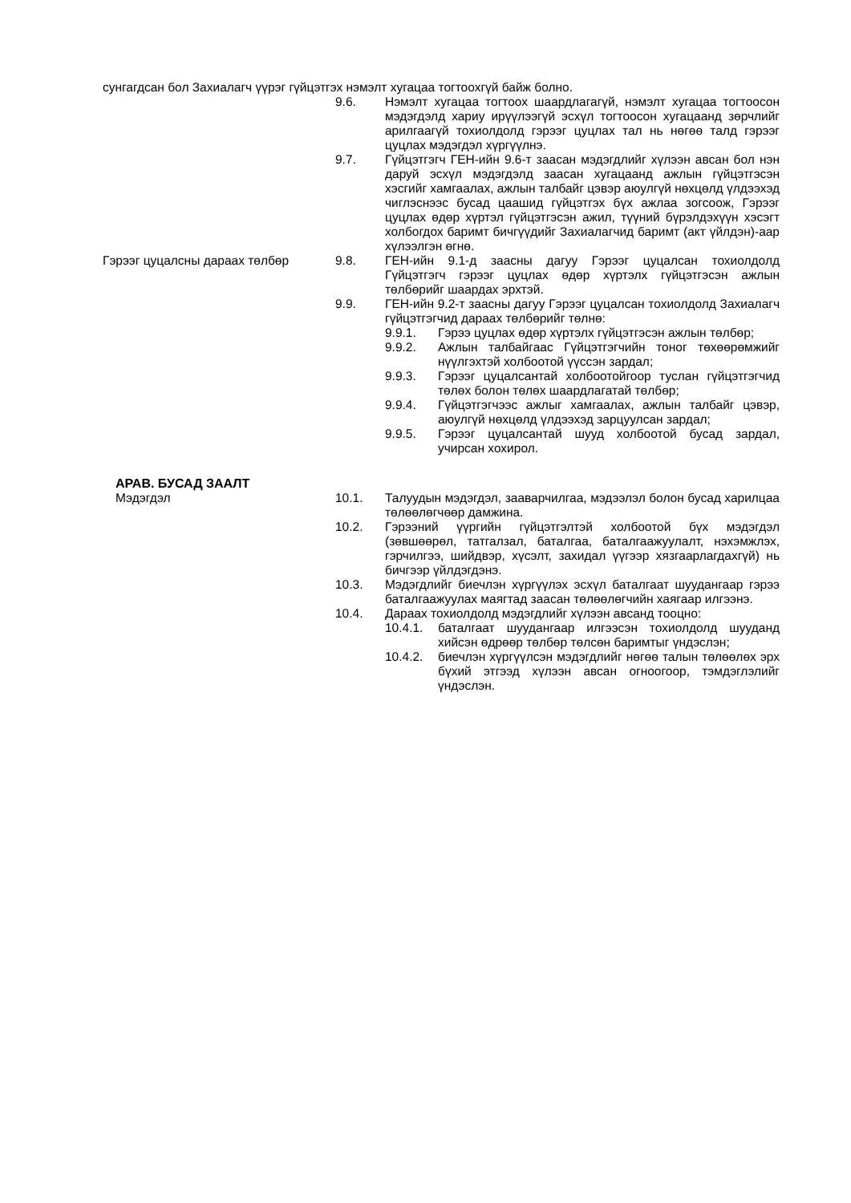сунгагдсан бол Захиалагч үүрэг гүйцэтгэх нэмэлт хугацаа тогтоохгүй байж болно.
9.6. Нэмэлт хугацаа тогтоох шаардлагагүй, нэмэлт хугацаа тогтоосон мэдэгдэлд хариу ирүүлээгүй эсхүл тогтоосон хугацаанд зөрчлийг арилгаагүй тохиолдолд гэрээг цуцлах тал нь нөгөө талд гэрээг цуцлах мэдэгдэл хүргүүлнэ.
9.7. Гүйцэтгэгч ГЕН-ийн 9.6-т заасан мэдэгдлийг хүлээн авсан бол нэн даруй эсхүл мэдэгдэлд заасан хугацаанд ажлын гүйцэтгэсэн хэсгийг хамгаалах, ажлын талбайг цэвэр аюулгүй нөхцөлд үлдээхэд чиглэснээс бусад цаашид гүйцэтгэх бүх ажлаа зогсоож, Гэрээг цуцлах өдөр хүртэл гүйцэтгэсэн ажил, түүний бүрэлдэхүүн хэсэгт холбогдох баримт бичгүүдийг Захиалагчид баримт (акт үйлдэн)-аар хүлээлгэн өгнө.
Гэрээг цуцалсны дараах төлбөр 9.8. ГЕН-ийн 9.1-д заасны дагуу Гэрээг цуцалсан тохиолдолд Гүйцэтгэгч гэрээг цуцлах өдөр хүртэлх гүйцэтгэсэн ажлын төлбөрийг шаардах эрхтэй.
9.9. ГЕН-ийн 9.2-т заасны дагуу Гэрээг цуцалсан тохиолдолд Захиалагч гүйцэтгэгчид дараах төлбөрийг төлнө:
9.9.1. Гэрээ цуцлах өдөр хүртэлх гүйцэтгэсэн ажлын төлбөр;
9.9.2. Ажлын талбайгаас Гүйцэтгэгчийн тоног төхөөрөмжийг нүүлгэхтэй холбоотой үүссэн зардал;
9.9.3. Гэрээг цуцалсантай холбоотойгоор туслан гүйцэтгэгчид төлөх болон төлөх шаардлагатай төлбөр;
9.9.4. Гүйцэтгэгчээс ажлыг хамгаалах, ажлын талбайг цэвэр, аюулгүй нөхцөлд үлдээхэд зарцуулсан зардал;
9.9.5. Гэрээг цуцалсантай шууд холбоотой бусад зардал, учирсан хохирол.
АРАВ. БУСАД ЗААЛТ
Мэдэгдэл 10.1. Талуудын мэдэгдэл, заавар­чилгаа, мэдээлэл болон бусад харилцаа төлөөлөгчөөр дамжина.
10.2. Гэрээний үүргийн гүйцэтгэлтэй холбоотой бүх мэдэгдэл (зөвшөөрөл, татгалзал, баталгаа, баталгаажуулалт, нэхэмжлэх, гэрчилгээ, шийдвэр, хүсэлт, захидал үүгээр хязгаарлагдахгүй) нь бичгээр үйлдэгдэнэ.
10.3. Мэдэгдлийг биечлэн хүргүүлэх эсхүл баталгаат шуудангаар гэрээ баталгаажуулах маягтад заасан төлөөлөгчийн хаягаар илгээнэ.
10.4. Дараах тохиолдолд мэдэгдлийг хүлээн авсанд тооцно:
10.4.1. баталгаат шуудангаар илгээсэн тохиолдолд шууданд хийсэн өдрөөр төлбөр төлсөн баримтыг үндэслэн;
10.4.2. биечлэн хүргүүлсэн мэдэгдлийг нөгөө талын төлөөлөх эрх бүхий этгээд хүлээн авсан огноогоор, тэмдэглэлийг үндэслэн.